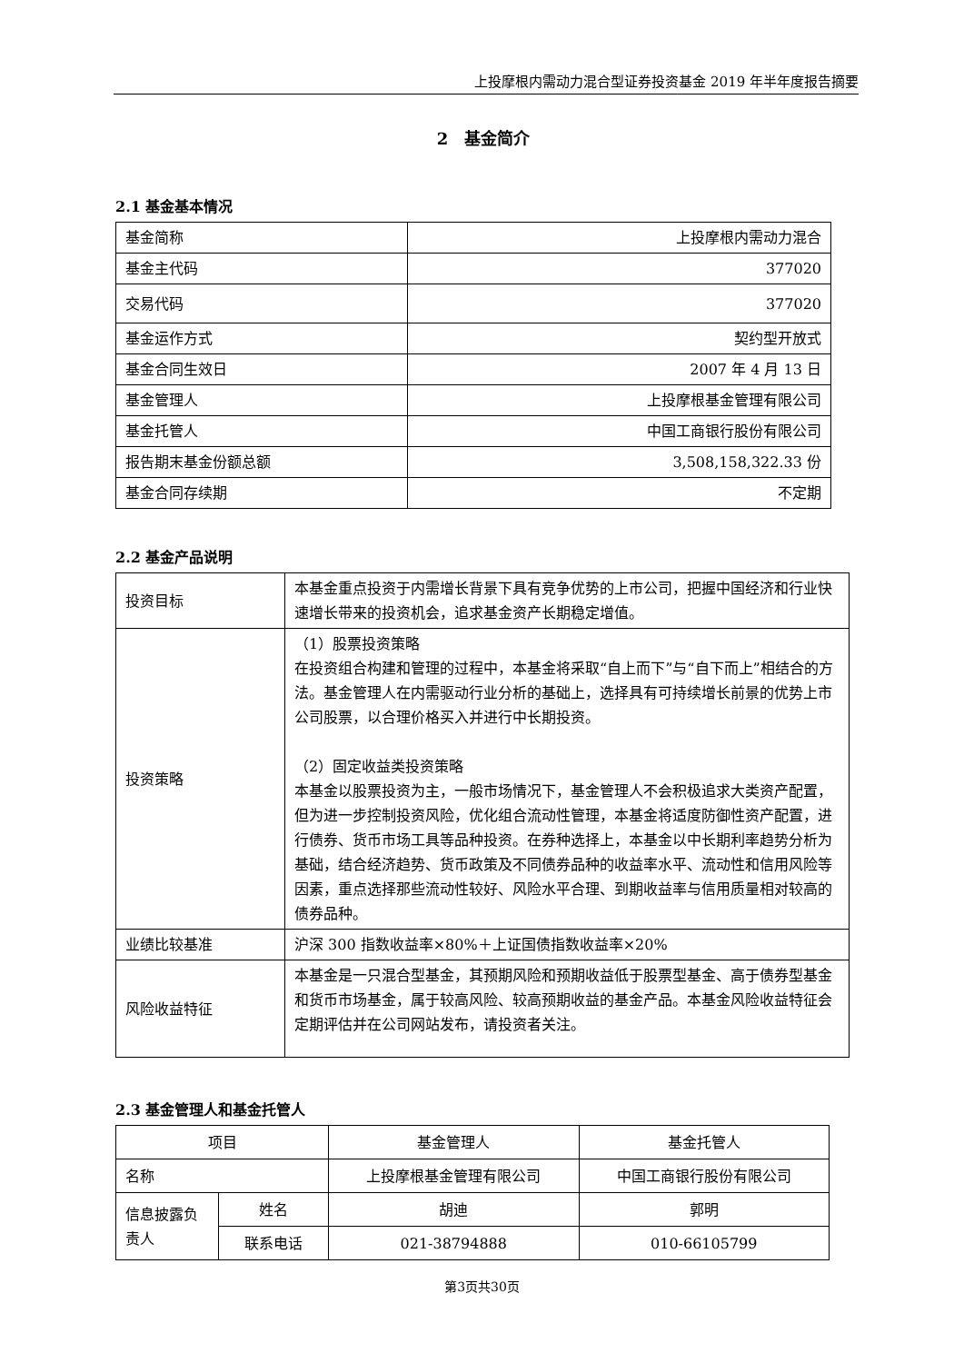上投摩根内需动力混合型证券投资基金 2019 年半年度报告摘要
2　基金简介
2.1 基金基本情况
| 基金简称 | 上投摩根内需动力混合 |
| 基金主代码 | 377020 |
| 交易代码 | 377020 |
| 基金运作方式 | 契约型开放式 |
| 基金合同生效日 | 2007 年 4 月 13 日 |
| 基金管理人 | 上投摩根基金管理有限公司 |
| 基金托管人 | 中国工商银行股份有限公司 |
| 报告期末基金份额总额 | 3,508,158,322.33 份 |
| 基金合同存续期 | 不定期 |
2.2 基金产品说明
| 投资目标 | 本基金重点投资于内需增长背景下具有竞争优势的上市公司，把握中国经济和行业快速增长带来的投资机会，追求基金资产长期稳定增值。 |
| 投资策略 | （1）股票投资策略 在投资组合构建和管理的过程中，本基金将采取“自上而下”与“自下而上”相结合的方法。基金管理人在内需驱动行业分析的基础上，选择具有可持续增长前景的优势上市公司股票，以合理价格买入并进行中长期投资。 （2）固定收益类投资策略 本基金以股票投资为主，一般市场情况下，基金管理人不会积极追求大类资产配置，但为进一步控制投资风险，优化组合流动性管理，本基金将适度防御性资产配置，进行债券、货币市场工具等品种投资。在券种选择上，本基金以中长期利率趋势分析为基础，结合经济趋势、货币政策及不同债券品种的收益率水平、流动性和信用风险等因素，重点选择那些流动性较好、风险水平合理、到期收益率与信用质量相对较高的债券品种。 |
| 业绩比较基准 | 沪深 300 指数收益率×80%＋上证国债指数收益率×20% |
| 风险收益特征 | 本基金是一只混合型基金，其预期风险和预期收益低于股票型基金、高于债券型基金和货币市场基金，属于较高风险、较高预期收益的基金产品。本基金风险收益特征会定期评估并在公司网站发布，请投资者关注。 |
2.3 基金管理人和基金托管人
| 项目 | | 基金管理人 | 基金托管人 |
| 名称 | | 上投摩根基金管理有限公司 | 中国工商银行股份有限公司 |
| 信息披露负责人 | 姓名 | 胡迪 | 郭明 |
| | 联系电话 | 021-38794888 | 010-66105799 |
第3页共30页